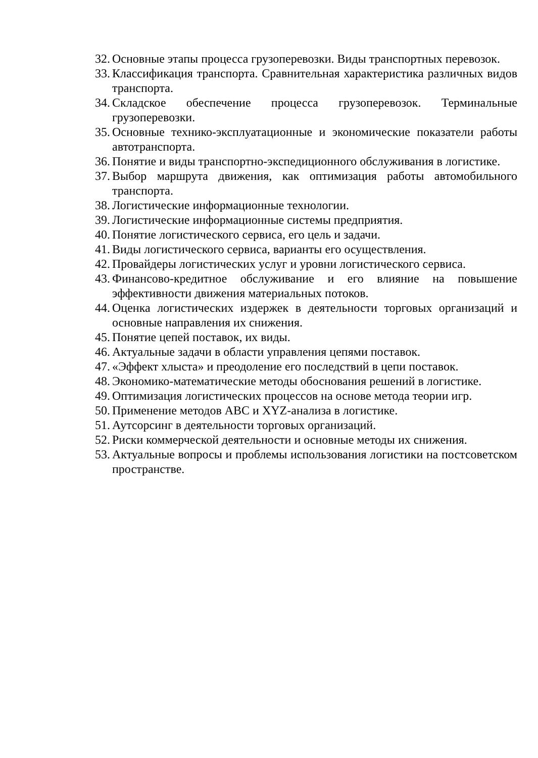32. Основные этапы процесса грузоперевозки. Виды транспортных перевозок.
33. Классификация транспорта. Сравнительная характеристика различных видов транспорта.
34. Складское обеспечение процесса грузоперевозок. Терминальные грузоперевозки.
35. Основные технико-эксплуатационные и экономические показатели работы автотранспорта.
36. Понятие и виды транспортно-экспедиционного обслуживания в логистике.
37. Выбор маршрута движения, как оптимизация работы автомобильного транспорта.
38. Логистические информационные технологии.
39. Логистические информационные системы предприятия.
40. Понятие логистического сервиса, его цель и задачи.
41. Виды логистического сервиса, варианты его осуществления.
42. Провайдеры логистических услуг и уровни логистического сервиса.
43. Финансово-кредитное обслуживание и его влияние на повышение эффективности движения материальных потоков.
44. Оценка логистических издержек в деятельности торговых организаций и основные направления их снижения.
45. Понятие цепей поставок, их виды.
46. Актуальные задачи в области управления цепями поставок.
47. «Эффект хлыста» и преодоление его последствий в цепи поставок.
48. Экономико-математические методы обоснования решений в логистике.
49. Оптимизация логистических процессов на основе метода теории игр.
50. Применение методов АВС и XYZ-анализа в логистике.
51. Аутсорсинг в деятельности торговых организаций.
52. Риски коммерческой деятельности и основные методы их снижения.
53. Актуальные вопросы и проблемы использования логистики на постсоветском пространстве.